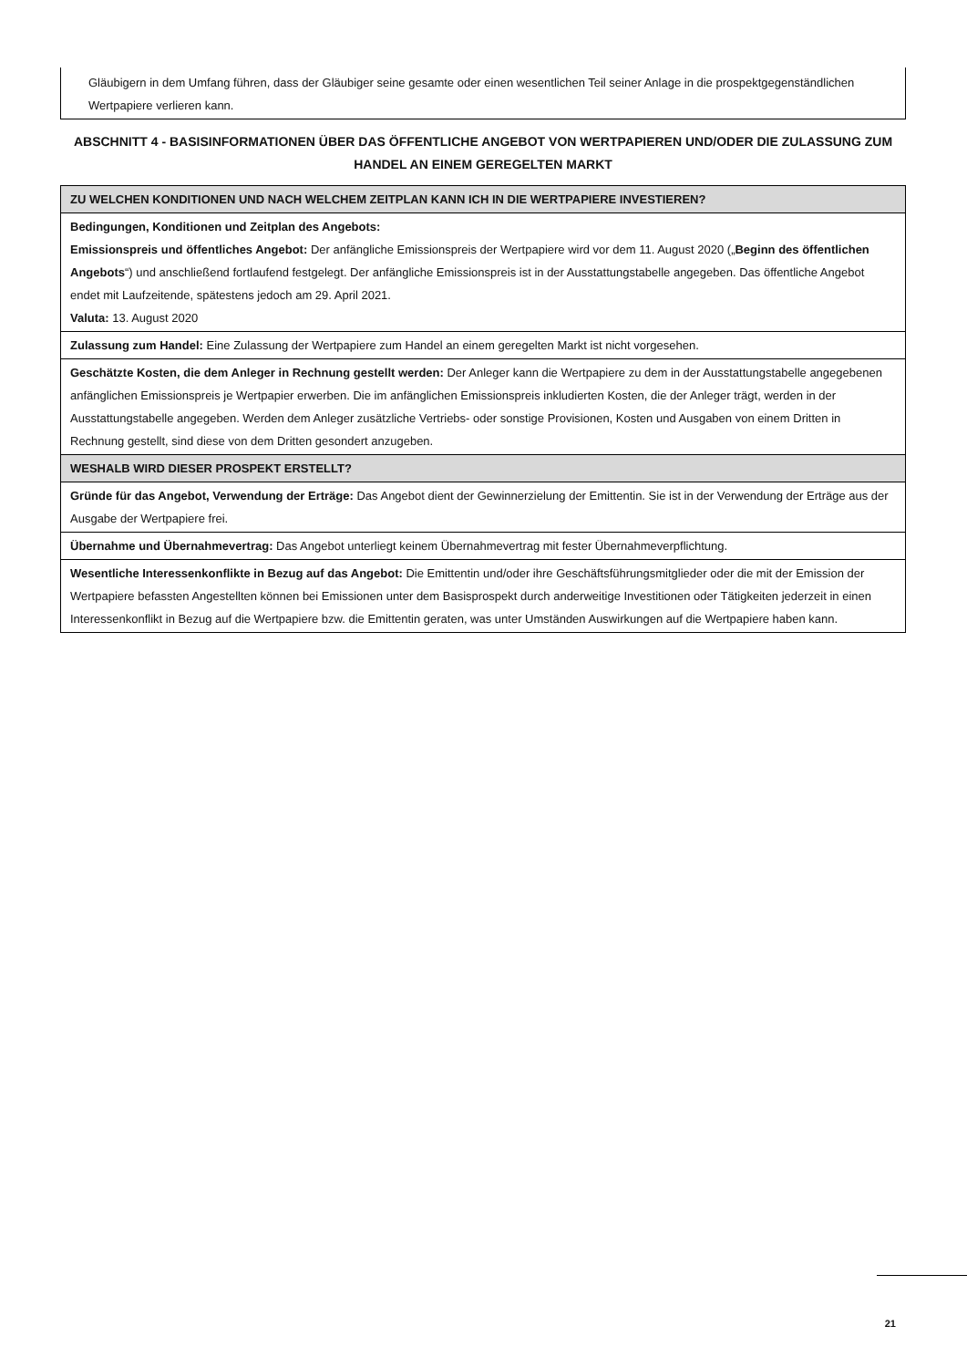Gläubigern in dem Umfang führen, dass der Gläubiger seine gesamte oder einen wesentlichen Teil seiner Anlage in die prospektgegenständlichen Wertpapiere verlieren kann.
ABSCHNITT 4 - BASISINFORMATIONEN ÜBER DAS ÖFFENTLICHE ANGEBOT VON WERTPAPIEREN UND/ODER DIE ZULASSUNG ZUM HANDEL AN EINEM GEREGELTEN MARKT
| ZU WELCHEN KONDITIONEN UND NACH WELCHEM ZEITPLAN KANN ICH IN DIE WERTPAPIERE INVESTIEREN? |
| Bedingungen, Konditionen und Zeitplan des Angebots: Emissionspreis und öffentliches Angebot: Der anfängliche Emissionspreis der Wertpapiere wird vor dem 11. August 2020 („ Beginn des öffentlichen Angebots “) und anschließend fortlaufend festgelegt. Der anfängliche Emissionspreis ist in der Ausstattungstabelle angegeben. Das öffentliche Angebot endet mit Laufzeitende, spätestens jedoch am 29. April 2021. Valuta: 13. August 2020 |
| Zulassung zum Handel: Eine Zulassung der Wertpapiere zum Handel an einem geregelten Markt ist nicht vorgesehen. |
| Geschätzte Kosten, die dem Anleger in Rechnung gestellt werden: Der Anleger kann die Wertpapiere zu dem in der Ausstattungstabelle angegebenen anfänglichen Emissionspreis je Wertpapier erwerben. Die im anfänglichen Emissionspreis inkludierten Kosten, die der Anleger trägt, werden in der Ausstattungstabelle angegeben. Werden dem Anleger zusätzliche Vertriebs- oder sonstige Provisionen, Kosten und Ausgaben von einem Dritten in Rechnung gestellt, sind diese von dem Dritten gesondert anzugeben. |
| WESHALB WIRD DIESER PROSPEKT ERSTELLT? |
| Gründe für das Angebot, Verwendung der Erträge: Das Angebot dient der Gewinnerzielung der Emittentin. Sie ist in der Verwendung der Erträge aus der Ausgabe der Wertpapiere frei. |
| Übernahme und Übernahmevertrag: Das Angebot unterliegt keinem Übernahmevertrag mit fester Übernahmeverpflichtung. |
| Wesentliche Interessenkonflikte in Bezug auf das Angebot: Die Emittentin und/oder ihre Geschäftsführungsmitglieder oder die mit der Emission der Wertpapiere befassten Angestellten können bei Emissionen unter dem Basisprospekt durch anderweitige Investitionen oder Tätigkeiten jederzeit in einen Interessenkonflikt in Bezug auf die Wertpapiere bzw. die Emittentin geraten, was unter Umständen Auswirkungen auf die Wertpapiere haben kann. |
21